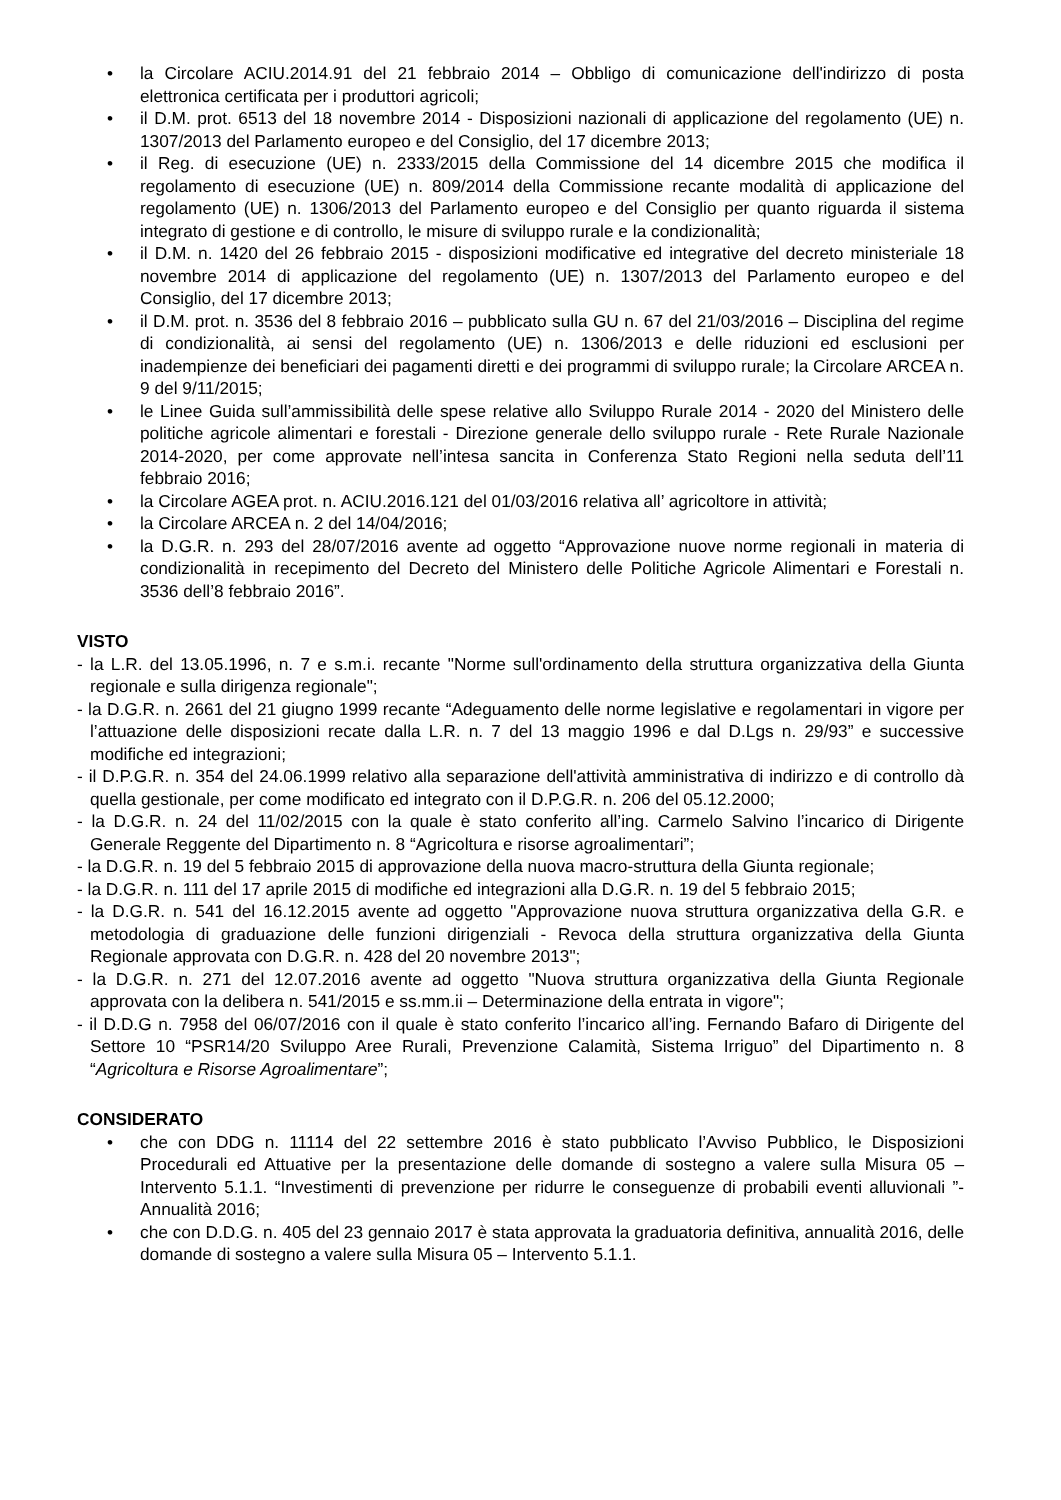• la Circolare ACIU.2014.91 del 21 febbraio 2014 – Obbligo di comunicazione dell'indirizzo di posta elettronica certificata per i produttori agricoli;
• il D.M. prot. 6513 del 18 novembre 2014 - Disposizioni nazionali di applicazione del regolamento (UE) n. 1307/2013 del Parlamento europeo e del Consiglio, del 17 dicembre 2013;
• il Reg. di esecuzione (UE) n. 2333/2015 della Commissione del 14 dicembre 2015 che modifica il regolamento di esecuzione (UE) n. 809/2014 della Commissione recante modalità di applicazione del regolamento (UE) n. 1306/2013 del Parlamento europeo e del Consiglio per quanto riguarda il sistema integrato di gestione e di controllo, le misure di sviluppo rurale e la condizionalità;
• il D.M. n. 1420 del 26 febbraio 2015 - disposizioni modificative ed integrative del decreto ministeriale 18 novembre 2014 di applicazione del regolamento (UE) n. 1307/2013 del Parlamento europeo e del Consiglio, del 17 dicembre 2013;
• il D.M. prot. n. 3536 del 8 febbraio 2016 – pubblicato sulla GU n. 67 del 21/03/2016 – Disciplina del regime di condizionalità, ai sensi del regolamento (UE) n. 1306/2013 e delle riduzioni ed esclusioni per inadempienze dei beneficiari dei pagamenti diretti e dei programmi di sviluppo rurale; la Circolare ARCEA n. 9 del 9/11/2015;
• le Linee Guida sull’ammissibilità delle spese relative allo Sviluppo Rurale 2014 - 2020 del Ministero delle politiche agricole alimentari e forestali - Direzione generale dello sviluppo rurale - Rete Rurale Nazionale 2014-2020, per come approvate nell’intesa sancita in Conferenza Stato Regioni nella seduta dell’11 febbraio 2016;
• la Circolare AGEA prot. n. ACIU.2016.121 del 01/03/2016 relativa all’ agricoltore in attività;
• la Circolare ARCEA n. 2 del 14/04/2016;
• la D.G.R. n. 293 del 28/07/2016 avente ad oggetto “Approvazione nuove norme regionali in materia di condizionalità in recepimento del Decreto del Ministero delle Politiche Agricole Alimentari e Forestali n. 3536 dell’8 febbraio 2016”.
VISTO
- la L.R. del 13.05.1996, n. 7 e s.m.i. recante "Norme sull'ordinamento della struttura organizzativa della Giunta regionale e sulla dirigenza regionale";
- la D.G.R. n. 2661 del 21 giugno 1999 recante “Adeguamento delle norme legislative e regolamentari in vigore per l’attuazione delle disposizioni recate dalla L.R. n. 7 del 13 maggio 1996 e dal D.Lgs n. 29/93” e successive modifiche ed integrazioni;
- il D.P.G.R. n. 354 del 24.06.1999 relativo alla separazione dell'attività amministrativa di indirizzo e di controllo dà quella gestionale, per come modificato ed integrato con il D.P.G.R. n. 206 del 05.12.2000;
- la D.G.R. n. 24 del 11/02/2015 con la quale è stato conferito all’ing. Carmelo Salvino l’incarico di Dirigente Generale Reggente del Dipartimento n. 8 “Agricoltura e risorse agroalimentari”;
- la D.G.R. n. 19 del 5 febbraio 2015 di approvazione della nuova macro-struttura della Giunta regionale;
- la D.G.R. n. 111 del 17 aprile 2015 di modifiche ed integrazioni alla D.G.R. n. 19 del 5 febbraio 2015;
- la D.G.R. n. 541 del 16.12.2015 avente ad oggetto "Approvazione nuova struttura organizzativa della G.R. e metodologia di graduazione delle funzioni dirigenziali - Revoca della struttura organizzativa della Giunta Regionale approvata con D.G.R. n. 428 del 20 novembre 2013";
- la D.G.R. n. 271 del 12.07.2016 avente ad oggetto "Nuova struttura organizzativa della Giunta Regionale approvata con la delibera n. 541/2015 e ss.mm.ii – Determinazione della entrata in vigore";
- il D.D.G n. 7958 del 06/07/2016 con il quale è stato conferito l’incarico all’ing. Fernando Bafaro di Dirigente del Settore 10 “PSR14/20 Sviluppo Aree Rurali, Prevenzione Calamità, Sistema Irriguo” del Dipartimento n. 8 “Agricoltura e Risorse Agroalimentare”;
CONSIDERATO
• che con DDG n. 11114 del 22 settembre 2016 è stato pubblicato l’Avviso Pubblico, le Disposizioni Procedurali ed Attuative per la presentazione delle domande di sostegno a valere sulla Misura 05 – Intervento 5.1.1. “Investimenti di prevenzione per ridurre le conseguenze di probabili eventi alluvionali ”- Annualità 2016;
• che con D.D.G. n. 405 del 23 gennaio 2017 è stata approvata la graduatoria definitiva, annualità 2016, delle domande di sostegno a valere sulla Misura 05 – Intervento 5.1.1.